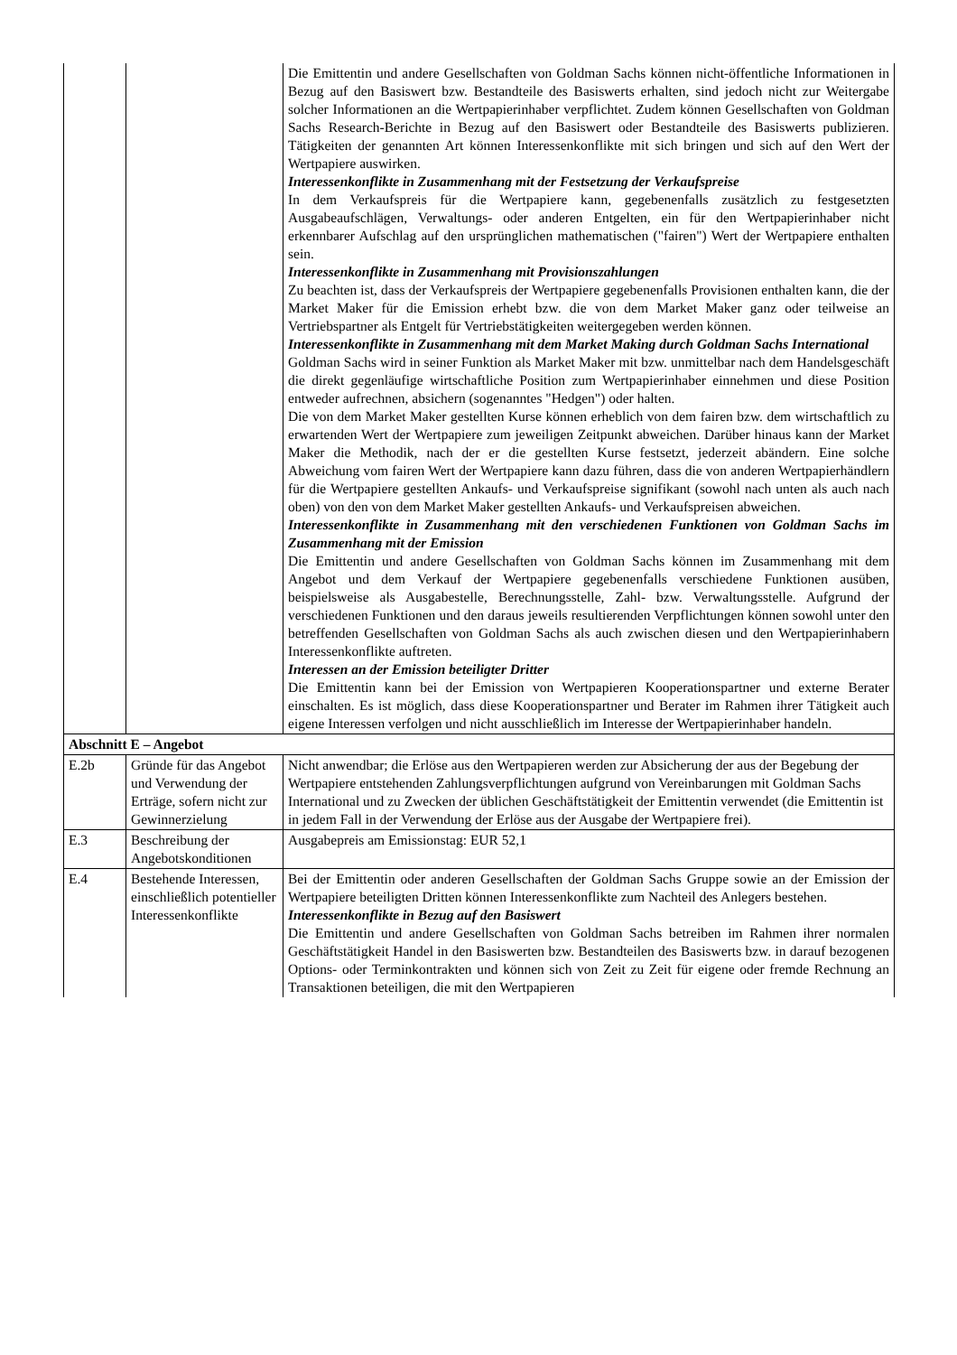| | | Die Emittentin und andere Gesellschaften von Goldman Sachs können nicht-öffentliche Informationen in Bezug auf den Basiswert bzw. Bestandteile des Basiswerts erhalten, sind jedoch nicht zur Weitergabe solcher Informationen an die Wertpapierinhaber verpflichtet. Zudem können Gesellschaften von Goldman Sachs Research-Berichte in Bezug auf den Basiswert oder Bestandteile des Basiswerts publizieren. Tätigkeiten der genannten Art können Interessenkonflikte mit sich bringen und sich auf den Wert der Wertpapiere auswirken. Interessenkonflikte in Zusammenhang mit der Festsetzung der Verkaufspreise In dem Verkaufspreis für die Wertpapiere kann, gegebenenfalls zusätzlich zu festgesetzten Ausgabeaufschlägen, Verwaltungs- oder anderen Entgelten, ein für den Wertpapierinhaber nicht erkennbarer Aufschlag auf den ursprünglichen mathematischen ("fairen") Wert der Wertpapiere enthalten sein. Interessenkonflikte in Zusammenhang mit Provisionszahlungen Zu beachten ist, dass der Verkaufspreis der Wertpapiere gegebenenfalls Provisionen enthalten kann, die der Market Maker für die Emission erhebt bzw. die von dem Market Maker ganz oder teilweise an Vertriebspartner als Entgelt für Vertriebstätigkeiten weitergegeben werden können. Interessenkonflikte in Zusammenhang mit dem Market Making durch Goldman Sachs International Goldman Sachs wird in seiner Funktion als Market Maker mit bzw. unmittelbar nach dem Handelsgeschäft die direkt gegenläufige wirtschaftliche Position zum Wertpapierinhaber einnehmen und diese Position entweder aufrechnen, absichern (sogenanntes "Hedgen") oder halten. Die von dem Market Maker gestellten Kurse können erheblich von dem fairen bzw. dem wirtschaftlich zu erwartenden Wert der Wertpapiere zum jeweiligen Zeitpunkt abweichen. Darüber hinaus kann der Market Maker die Methodik, nach der er die gestellten Kurse festsetzt, jederzeit abändern. Eine solche Abweichung vom fairen Wert der Wertpapiere kann dazu führen, dass die von anderen Wertpapierhändlern für die Wertpapiere gestellten Ankaufs- und Verkaufspreise signifikant (sowohl nach unten als auch nach oben) von den von dem Market Maker gestellten Ankaufs- und Verkaufspreisen abweichen. Interessenkonflikte in Zusammenhang mit den verschiedenen Funktionen von Goldman Sachs im Zusammenhang mit der Emission Die Emittentin und andere Gesellschaften von Goldman Sachs können im Zusammenhang mit dem Angebot und dem Verkauf der Wertpapiere gegebenenfalls verschiedene Funktionen ausüben, beispielsweise als Ausgabestelle, Berechnungsstelle, Zahl- bzw. Verwaltungsstelle. Aufgrund der verschiedenen Funktionen und den daraus jeweils resultierenden Verpflichtungen können sowohl unter den betreffenden Gesellschaften von Goldman Sachs als auch zwischen diesen und den Wertpapierinhabern Interessenkonflikte auftreten. Interessen an der Emission beteiligter Dritter Die Emittentin kann bei der Emission von Wertpapieren Kooperationspartner und externe Berater einschalten. Es ist möglich, dass diese Kooperationspartner und Berater im Rahmen ihrer Tätigkeit auch eigene Interessen verfolgen und nicht ausschließlich im Interesse der Wertpapierinhaber handeln. |
| Abschnitt E – Angebot | | |
| E.2b | Gründe für das Angebot und Verwendung der Erträge, sofern nicht zur Gewinnerzielung | Nicht anwendbar; die Erlöse aus den Wertpapieren werden zur Absicherung der aus der Begebung der Wertpapiere entstehenden Zahlungsverpflichtungen aufgrund von Vereinbarungen mit Goldman Sachs International und zu Zwecken der üblichen Geschäftstätigkeit der Emittentin verwendet (die Emittentin ist in jedem Fall in der Verwendung der Erlöse aus der Ausgabe der Wertpapiere frei). |
| E.3 | Beschreibung der Angebotskonditionen | Ausgabepreis am Emissionstag: EUR 52,1 |
| E.4 | Bestehende Interessen, einschließlich potentieller Interessenkonflikte | Bei der Emittentin oder anderen Gesellschaften der Goldman Sachs Gruppe sowie an der Emission der Wertpapiere beteiligten Dritten können Interessenkonflikte zum Nachteil des Anlegers bestehen. Interessenkonflikte in Bezug auf den Basiswert Die Emittentin und andere Gesellschaften von Goldman Sachs betreiben im Rahmen ihrer normalen Geschäftstätigkeit Handel in den Basiswerten bzw. Bestandteilen des Basiswerts bzw. in darauf bezogenen Options- oder Terminkontrakten und können sich von Zeit zu Zeit für eigene oder fremde Rechnung an Transaktionen beteiligen, die mit den Wertpapieren |